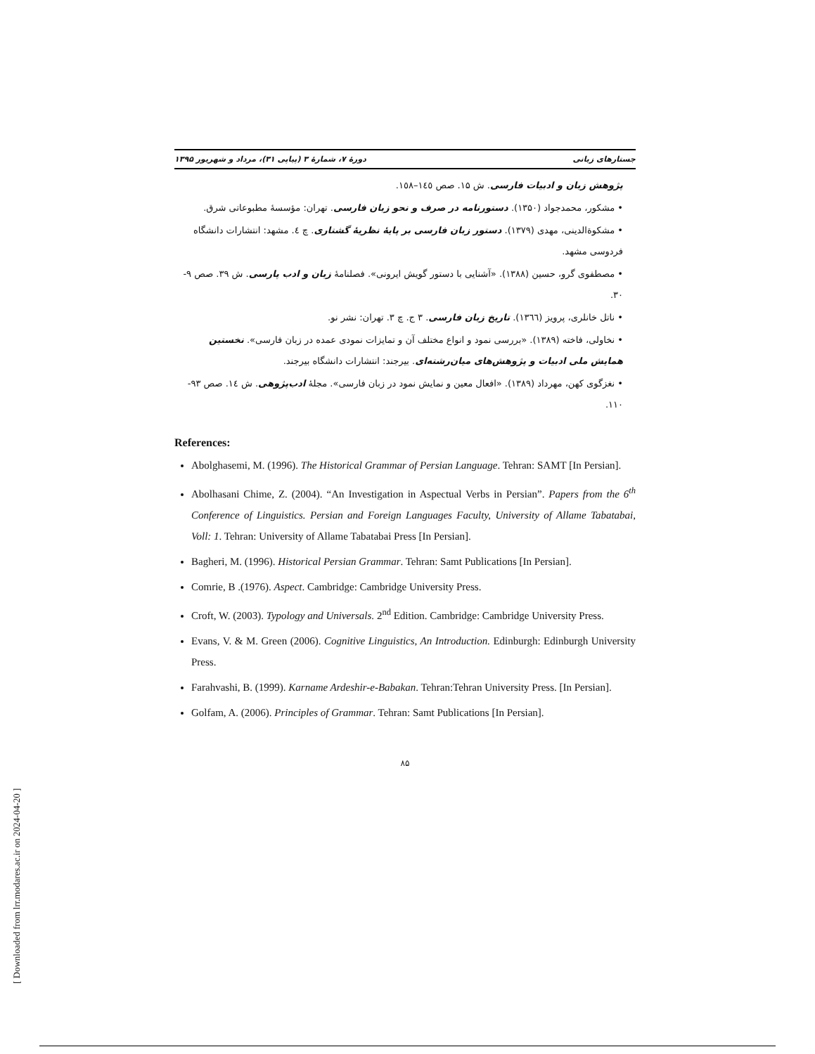جستارهای زبانی دورهٔ ۷، شمارهٔ ۳ (پیاپی ۳۱)، مرداد و شهریور ۱۳۹۵
پژوهش زبان و ادبیات فارسی. ش ۱۵. صص ۱٤٥–۱٥۸.
• مشکور، محمدجواد (۱۳۵۰). دستورنامه در صرف و نحو زبان فارسی. تهران: مؤسسهٔ مطبوعاتی شرق.
• مشکوةالدینی، مهدی (۱۳۷۹). دستور زبان فارسی بر پایهٔ نظریهٔ گشتاری. چ ٤. مشهد: انتشارات دانشگاه فردوسی مشهد.
• مصطفوی گرو، حسین (۱۳۸۸). «آشنایی با دستور گویش ایرونی». فصلنامهٔ زبان و ادب پارسی. ش ۳۹. صص ۹- ۳۰.
• ناتل خانلری، پرویز (۱۳٦٦). تاریخ زبان فارسی. ۳ ج. چ ۳. تهران: نشر نو.
• نخاولی، فاخته (۱۳۸۹). «بررسی نمود و انواع مختلف آن و تمایزات نمودی عمده در زبان فارسی». نخستین همایش ملی ادبیات و پژوهش‌های میان‌رشته‌ای. بیرجند: انتشارات دانشگاه بیرجند.
• نغزگوی کهن، مهرداد (۱۳۸۹). «افعال معین و نمایش نمود در زبان فارسی». مجلهٔ ادب‌پژوهی. ش ۱٤. صص ۹۳- ۱۱۰.
References:
Abolghasemi, M. (1996). The Historical Grammar of Persian Language. Tehran: SAMT [In Persian].
Abolhasani Chime, Z. (2004). “An Investigation in Aspectual Verbs in Persian”. Papers from the 6<sup>th</sup> Conference of Linguistics. Persian and Foreign Languages Faculty, University of Allame Tabatabai, Voll: 1. Tehran: University of Allame Tabatabai Press [In Persian].
Bagheri, M. (1996). Historical Persian Grammar. Tehran: Samt Publications [In Persian].
Comrie, B .(1976). Aspect. Cambridge: Cambridge University Press.
Croft, W. (2003). Typology and Universals. 2<sup>nd</sup> Edition. Cambridge: Cambridge University Press.
Evans, V. & M. Green (2006). Cognitive Linguistics, An Introduction. Edinburgh: Edinburgh University Press.
Farahvashi, B. (1999). Karname Ardeshir-e-Babakan. Tehran:Tehran University Press. [In Persian].
Golfam, A. (2006). Principles of Grammar. Tehran: Samt Publications [In Persian].
۸۵
[ Downloaded from lrr.modares.ac.ir on 2024-04-20 ]